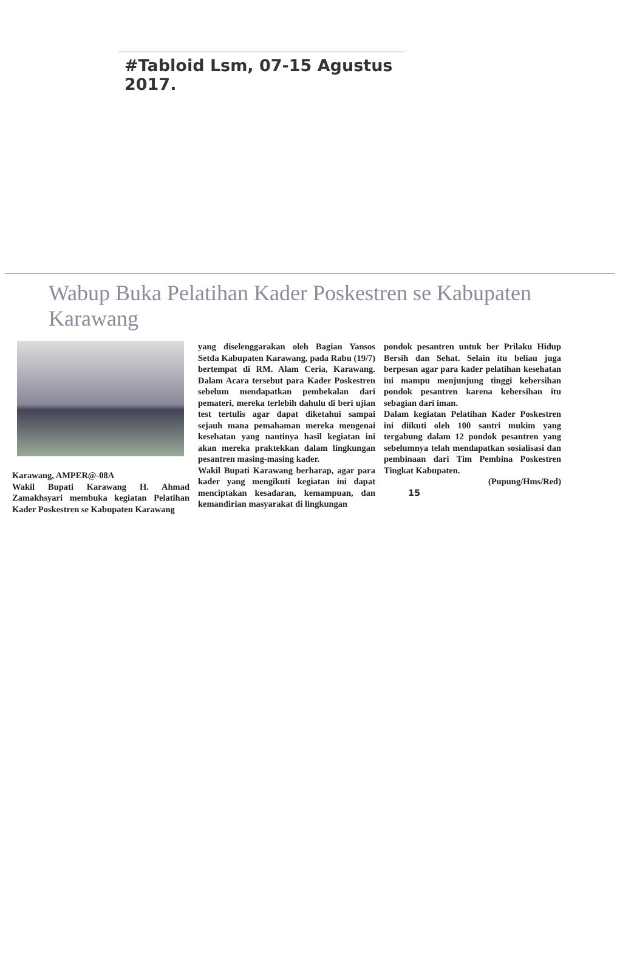#Tabloid Lsm, 07-15 Agustus 2017.
Wabup Buka Pelatihan Kader Poskestren se Kabupaten Karawang
Karawang, AMPER@-08A
Wakil Bupati Karawang H. Ahmad Zamakhsyari membuka kegiatan Pelatihan Kader Poskestren se Kabupaten Karawang
yang diselenggarakan oleh Bagian Yansos Setda Kabupaten Karawang, pada Rabu (19/7) bertempat di RM. Alam Ceria, Karawang. Dalam Acara tersebut para Kader Poskestren sebelum mendapatkan pembekalan dari pemateri, mereka terlebih dahulu di beri ujian test tertulis agar dapat diketahui sampai sejauh mana pemahaman mereka mengenai kesehatan yang nantinya hasil kegiatan ini akan mereka praktekkan dalam lingkungan pesantren masing-masing kader.
Wakil Bupati Karawang berharap, agar para kader yang mengikuti kegiatan ini dapat menciptakan kesadaran, kemampuan, dan kemandirian masyarakat di lingkungan
pondok pesantren untuk ber Prilaku Hidup Bersih dan Sehat. Selain itu beliau juga berpesan agar para kader pelatihan kesehatan ini mampu menjunjung tinggi kebersihan pondok pesantren karena kebersihan itu sebagian dari iman.
Dalam kegiatan Pelatihan Kader Poskestren ini diikuti oleh 100 santri mukim yang tergabung dalam 12 pondok pesantren yang sebelumnya telah mendapatkan sosialisasi dan pembinaan dari Tim Pembina Poskestren Tingkat Kabupaten.
(Pupung/Hms/Red)
15